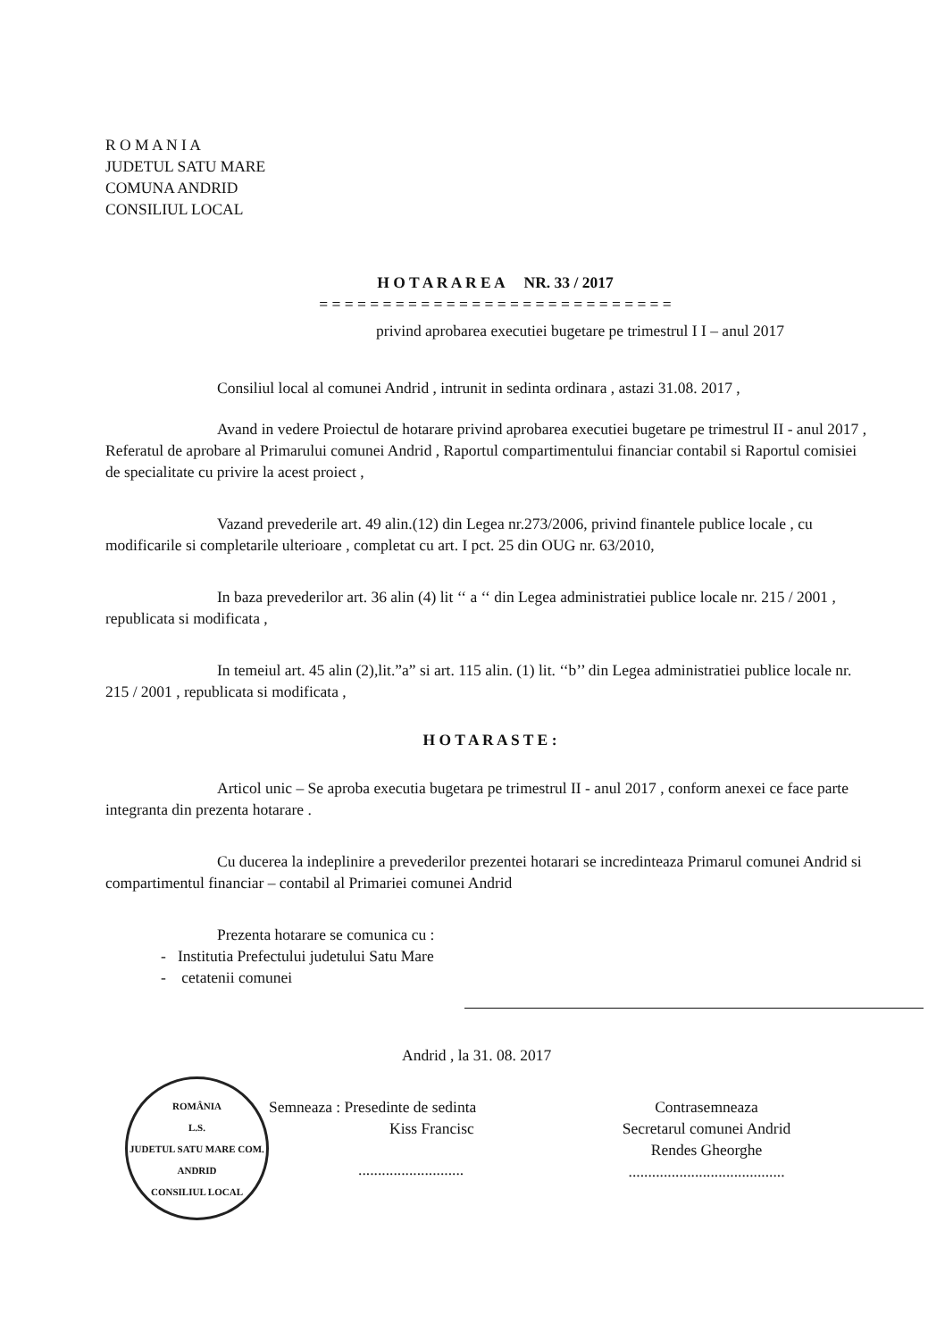R O M A N I A
JUDETUL SATU MARE
COMUNA ANDRID
CONSILIUL LOCAL
H O T A R A R E A NR. 33 / 2017
= = = = = = = = = = = = = = = = = = = = = = = = = = = =
privind aprobarea executiei bugetare pe trimestrul I I – anul 2017
Consiliul local al comunei Andrid , intrunit in sedinta ordinara , astazi 31.08. 2017 ,
Avand in vedere Proiectul de hotarare privind aprobarea executiei bugetare pe trimestrul II - anul 2017 , Referatul de aprobare al Primarului comunei Andrid , Raportul compartimentului financiar contabil si Raportul comisiei de specialitate cu privire la acest proiect ,
Vazand prevederile art. 49 alin.(12) din Legea nr.273/2006, privind finantele publice locale , cu modificarile si completarile ulterioare , completat cu art. I pct. 25 din OUG nr. 63/2010,
In baza prevederilor art. 36 alin (4) lit ‘‘ a ‘‘ din Legea administratiei publice locale nr. 215 / 2001 , republicata si modificata ,
In temeiul art. 45 alin (2),lit.”a” si art. 115 alin. (1) lit. ‘‘b’’ din Legea administratiei publice locale nr. 215 / 2001 , republicata si modificata ,
H O T A R A S T E :
Articol unic – Se aproba executia bugetara pe trimestrul II - anul 2017 , conform anexei ce face parte integranta din prezenta hotarare .
Cu ducerea la indeplinire a prevederilor prezentei hotarari se incredinteaza Primarul comunei Andrid si compartimentul financiar – contabil al Primariei comunei Andrid
Prezenta hotarare se comunica cu :
- Institutia Prefectului judetului Satu Mare
- cetatenii comunei
Andrid , la 31. 08. 2017
ROMÂNIA
L.S.
JUDETUL SATU MARE COM. ANDRID
CONSILIUL LOCAL
Semneaza : Presedinte de sedinta
Kiss Francisc
...........................
Contrasemneaza
Secretarul comunei Andrid
Rendes Gheorghe
........................................